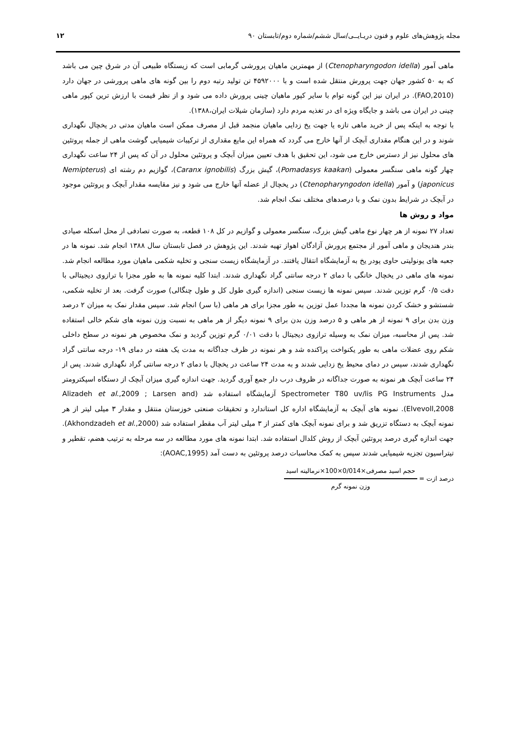مجله پژوهش‌های علوم و فنون دریـایــی/سال ششم/شماره دوم/تابستان ۹۰ ۱۲
ماهی آمور (Ctenopharyngodon idella) از مهمترین ماهیان پرورشی گرمابی است که زیستگاه طبیعی آن در شرق چین می باشد که به ۵۰ کشور جهان جهت پرورش منتقل شده است و با ۴۵۹۲۰۰۰ تن تولید رتبه دوم را بین گونه های ماهی پرورشی در جهان دارد (FAO,2010). در ایران نیز این گونه توام با سایر کپور ماهیان چینی پرورش داده می شود و از نظر قیمت با ارزش ترین کپور ماهی چینی در ایران می باشد و جایگاه ویژه ای در تغذیه مردم دارد (سازمان شیلات ایران،۱۳۸۸).
با توجه به اینکه پس از خرید ماهی تازه یا جهت یخ زدایی ماهیان منجمد قبل از مصرف ممکن است ماهیان مدتی در یخچال نگهداری شوند و در این هنگام مقداری آبچک از آنها خارج می گردد که همراه این مایع مقداری از ترکیبات شیمیایی گوشت ماهی از جمله پروتئین های محلول نیز از دسترس خارج می شود، این تحقیق با هدف تعیین میزان آبچک و پروتئین محلول در آن که پس از ۲۴ ساعت نگهداری چهار گونه ماهی سنگسر معمولی (Pomadasys kaakan)، گیش بزرگ (Caranx ignobilis)، گوازیم دم رشته ای (Nemipterus japonicus) و آمور (Ctenopharyngodon idella) در یخچال از عضله آنها خارج می شود و نیز مقایسه مقدار آبچک و پروتئین موجود در آبچک در شرایط بدون نمک و با درصدهای مختلف نمک انجام شد.
مواد و روش ها
تعداد ۲۷ نمونه از هر چهار نوع ماهی گیش بزرگ، سنگسر معمولی و گوازیم در کل ۱۰۸ قطعه، به صورت تصادفی از محل اسکله صیادی بندر هندیجان و ماهی آمور از مجتمع پرورش آزادگان اهواز تهیه شدند. این پژوهش در فصل تابستان سال ۱۳۸۸ انجام شد. نمونه ها در جعبه های یونولیتی حاوی پودر یخ به آزمایشگاه انتقال یافتند. در آزمایشگاه زیست سنجی و تخلیه شکمی ماهیان مورد مطالعه انجام شد. نمونه های ماهی در یخچال خانگی با دمای ۲ درجه سانتی گراد نگهداری شدند. ابتدا کلیه نمونه ها به طور مجزا با ترازوی دیجیتالی با دقت ۰/۵ گرم توزین شدند. سپس نمونه ها زیست سنجی (اندازه گیری طول کل و طول چنگالی) صورت گرفت. بعد از تخلیه شکمی، شستشو و خشک کردن نمونه ها مجددا عمل توزین به طور مجزا برای هر ماهی (با سر) انجام شد. سپس مقدار نمک به میزان ۲ درصد وزن بدن برای ۹ نمونه از هر ماهی و ۵ درصد وزن بدن برای ۹ نمونه دیگر از هر ماهی به نسبت وزن نمونه های شکم خالی استفاده شد. پس از محاسبه، میزان نمک به وسیله ترازوی دیجیتال با دقت ۰/۰۱ گرم توزین گردید و نمک مخصوص هر نمونه در سطح داخلی شکم روی عضلات ماهی به طور یکنواخت پراکنده شد و هر نمونه در ظرف جداگانه به مدت یک هفته در دمای ۱۹- درجه سانتی گراد نگهداری شدند، سپس در دمای محیط یخ زدایی شدند و به مدت ۲۴ ساعت در یخچال با دمای ۲ درجه سانتی گراد نگهداری شدند. پس از ۲۴ ساعت آبچک هر نمونه به صورت جداگانه در ظروف درب دار جمع آوری گردید. جهت اندازه گیری میزان آبچک از دستگاه اسپکترومتر مدل Spectrometer T80 uv/lis PG Instruments آزمایشگاه استفاده شد (Alizadeh et al.,2009 ; Larsen and Elvevoll,2008). نمونه های آبچک به آزمایشگاه اداره کل استاندارد و تحقیقات صنعتی خوزستان منتقل و مقدار ۳ میلی لیتر از هر نمونه آبچک به دستگاه تزریق شد و برای نمونه آبچک های کمتر از ۳ میلی لیتر آب مقطر استفاده شد (Akhondzadeh et al.,2000). جهت اندازه گیری درصد پروتئین آبچک از روش کلدال استفاده شد. ابتدا نمونه های مورد مطالعه در سه مرحله به ترتیب هضم، تقطیر و تیتراسیون تجزیه شیمیایی شدند سپس به کمک محاسبات درصد پروتئین به دست آمد (AOAC,1995):
درصد ازت =
حجم اسید مصرفی×0/014×100×نرمالیته اسید
وزن نمونه گرم